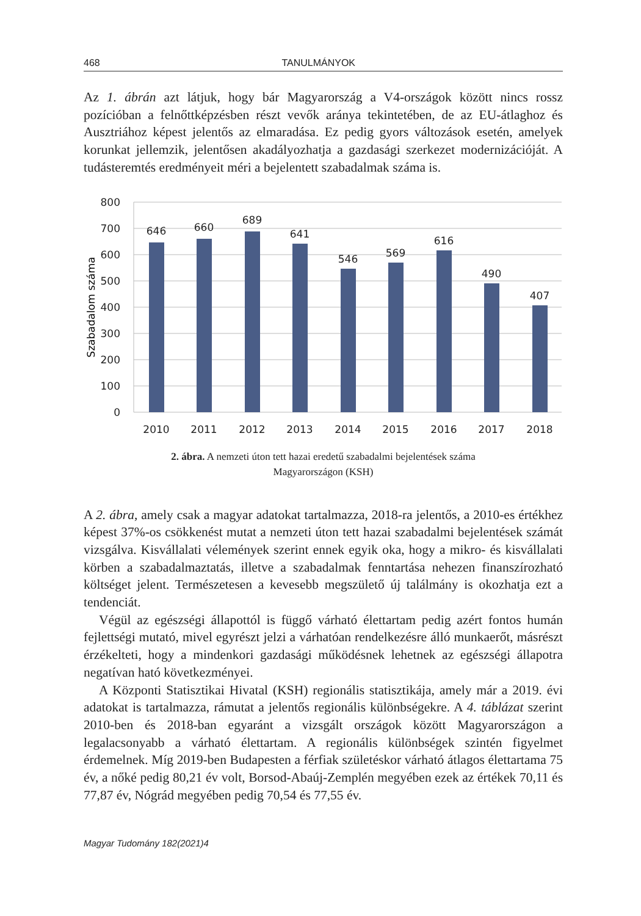468 TANULMÁNYOK
Az 1. ábrán azt látjuk, hogy bár Magyarország a V4-országok között nincs rossz pozícióban a felnőttképzésben részt vevők aránya tekintetében, de az EU-átlaghoz és Ausztriához képest jelentős az elmaradása. Ez pedig gyors változások esetén, amelyek korunkat jellemzik, jelentősen akadályozhatja a gazdasági szerkezet modernizációját. A tudásteremtés eredményeit méri a bejelentett szabadalmak száma is.
800
700
600
500
400
300
200
100
0
Szabadalom száma
646
660
689
641
546
569
616
490
407
2010
2011
2012
2013
2014
2015
2016
2017
2018
2. ábra. A nemzeti úton tett hazai eredetű szabadalmi bejelentések száma
Magyarországon (KSH)
A 2. ábra, amely csak a magyar adatokat tartalmazza, 2018-ra jelentős, a 2010-es értékhez képest 37%-os csökkenést mutat a nemzeti úton tett hazai szabadalmi bejelentések számát vizsgálva. Kisvállalati vélemények szerint ennek egyik oka, hogy a mikro- és kisvállalati körben a szabadalmaztatás, illetve a szabadalmak fenntartása nehezen finanszírozható költséget jelent. Természetesen a kevesebb megszülető új találmány is okozhatja ezt a tendenciát.
Végül az egészségi állapottól is függő várható élettartam pedig azért fontos humán fejlettségi mutató, mivel egyrészt jelzi a várhatóan rendelkezésre álló munkaerőt, másrészt érzékelteti, hogy a mindenkori gazdasági működésnek lehetnek az egészségi állapotra negatívan ható következményei.
A Központi Statisztikai Hivatal (KSH) regionális statisztikája, amely már a 2019. évi adatokat is tartalmazza, rámutat a jelentős regionális különbségekre. A 4. táblázat szerint 2010-ben és 2018-ban egyaránt a vizsgált országok között Magyarországon a legalacsonyabb a várható élettartam. A regionális különbségek szintén figyelmet érdemelnek. Míg 2019-ben Budapesten a férfiak születéskor várható átlagos élettartama 75 év, a nőké pedig 80,21 év volt, Borsod-Abaúj-Zemplén megyében ezek az értékek 70,11 és 77,87 év, Nógrád megyében pedig 70,54 és 77,55 év.
Magyar Tudomány 182(2021)4